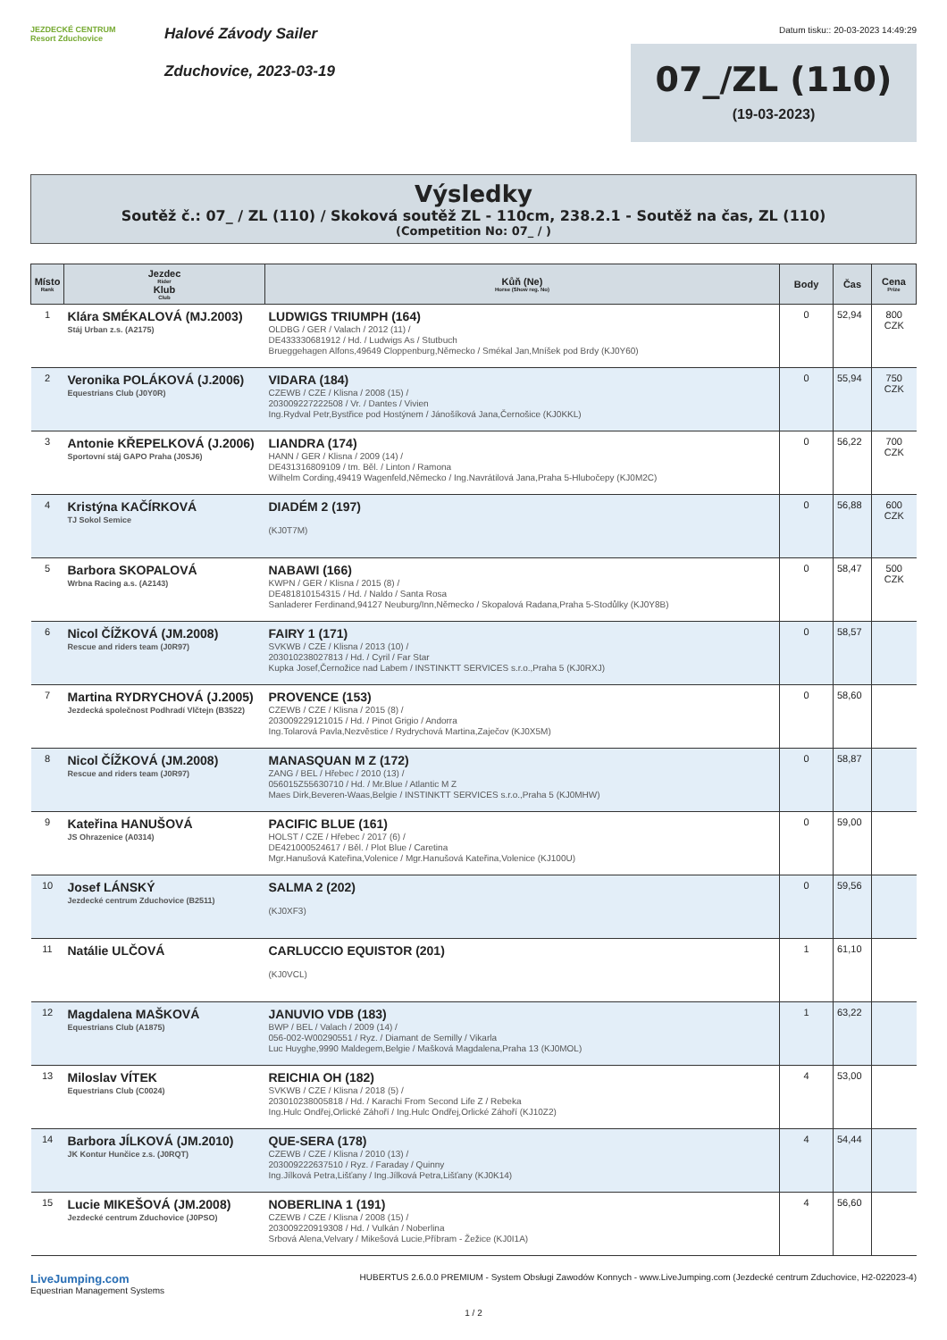JEZDECKÉ CENTRUM
Resort Zduchovice
Halové Závody Sailer
Zduchovice, 2023-03-19
Datum tisku:: 20-03-2023 14:49:29
07_/ZL (110)
(19-03-2023)
Výsledky
Soutěž č.: 07_ / ZL (110) / Skoková soutěž ZL - 110cm, 238.2.1 - Soutěž na čas, ZL (110)
(Competition No: 07_ / )
| Místo Rank | Jezdec Rider Klub Club | Kůň (Ne) Horse (Show reg. No) | Body | Čas | Cena Prize |
| --- | --- | --- | --- | --- | --- |
| 1 | Klára SMÉKALOVÁ (MJ.2003) Stáj Urban z.s. (A2175) | LUDWIGS TRIUMPH (164) OLDBG / GER / Valach / 2012 (11) / DE433330681912 / Hd. / Ludwigs As / Stutbuch Brueggehagen Alfons,49649 Cloppenburg,Německo / Smékal Jan,Mníšek pod Brdy (KJ0Y60) | 0 | 52,94 | 800 CZK |
| 2 | Veronika POLÁKOVÁ (J.2006) Equestrians Club (J0Y0R) | VIDARA (184) CZEWB / CZE / Klisna / 2008 (15) / 203009227222508 / Vr. / Dantes / Vivien Ing.Rydval Petr,Bystřice pod Hostýnem / Jánošíková Jana,Černošice (KJ0KKL) | 0 | 55,94 | 750 CZK |
| 3 | Antonie KŘEPELKOVÁ (J.2006) Sportovní stáj GAPO Praha (J0SJ6) | LIANDRA (174) HANN / GER / Klisna / 2009 (14) / DE431316809109 / tm. Běl. / Linton / Ramona Wilhelm Cording,49419 Wagenfeld,Německo / Ing.Navrátilová Jana,Praha 5-Hlubočepy (KJ0M2C) | 0 | 56,22 | 700 CZK |
| 4 | Kristýna KAČÍRKOVÁ TJ Sokol Semice | DIADÉM 2 (197) (KJ0T7M) | 0 | 56,88 | 600 CZK |
| 5 | Barbora SKOPALOVÁ Wrbna Racing a.s. (A2143) | NABAWI (166) KWPN / GER / Klisna / 2015 (8) / DE481810154315 / Hd. / Naldo / Santa Rosa Sanladerer Ferdinand,94127 Neuburg/Inn,Německo / Skopalová Radana,Praha 5-Stodůlky (KJ0Y8B) | 0 | 58,47 | 500 CZK |
| 6 | Nicol ČÍŽKOVÁ (JM.2008) Rescue and riders team (J0R97) | FAIRY 1 (171) SVKWB / CZE / Klisna / 2013 (10) / 203010238027813 / Hd. / Cyril / Far Star Kupka Josef,Černožice nad Labem / INSTINKTT SERVICES s.r.o.,Praha 5 (KJ0RXJ) | 0 | 58,57 | |
| 7 | Martina RYDRYCHOVÁ (J.2005) Jezdecká společnost Podhradí Vlčtejn (B3522) | PROVENCE (153) CZEWB / CZE / Klisna / 2015 (8) / 203009229121015 / Hd. / Pinot Grigio / Andorra Ing.Tolarová Pavla,Nezvěstice / Rydrychová Martina,Zaječov (KJ0X5M) | 0 | 58,60 | |
| 8 | Nicol ČÍŽKOVÁ (JM.2008) Rescue and riders team (J0R97) | MANASQUAN M Z (172) ZANG / BEL / Hřebec / 2010 (13) / 056015Z55630710 / Hd. / Mr.Blue / Atlantic M Z Maes Dirk,Beveren-Waas,Belgie / INSTINKTT SERVICES s.r.o.,Praha 5 (KJ0MHW) | 0 | 58,87 | |
| 9 | Kateřina HANUŠOVÁ JS Ohrazenice (A0314) | PACIFIC BLUE (161) HOLST / CZE / Hřebec / 2017 (6) / DE421000524617 / Běl. / Plot Blue / Caretina Mgr.Hanušová Kateřina,Volenice / Mgr.Hanušová Kateřina,Volenice (KJ100U) | 0 | 59,00 | |
| 10 | Josef LÁNSKÝ Jezdecké centrum Zduchovice (B2511) | SALMA 2 (202) (KJ0XF3) | 0 | 59,56 | |
| 11 | Natálie ULČOVÁ | CARLUCCIO EQUISTOR (201) (KJ0VCL) | 1 | 61,10 | |
| 12 | Magdalena MAŠKOVÁ Equestrians Club (A1875) | JANUVIO VDB (183) BWP / BEL / Valach / 2009 (14) / 056-002-W00290551 / Ryz. / Diamant de Semilly / Vikarla Luc Huyghe,9990 Maldegem,Belgie / Mašková Magdalena,Praha 13 (KJ0MOL) | 1 | 63,22 | |
| 13 | Miloslav VÍTEK Equestrians Club (C0024) | REICHIA OH (182) SVKWB / CZE / Klisna / 2018 (5) / 203010238005818 / Hd. / Karachi From Second Life Z / Rebeka Ing.Hulc Ondřej,Orlické Záhoří / Ing.Hulc Ondřej,Orlické Záhoří (KJ10Z2) | 4 | 53,00 | |
| 14 | Barbora JÍLKOVÁ (JM.2010) JK Kontur Hunčice z.s. (J0RQT) | QUE-SERA (178) CZEWB / CZE / Klisna / 2010 (13) / 203009222637510 / Ryz. / Faraday / Quinny Ing.Jílková Petra,Lišťany / Ing.Jílková Petra,Lišťany (KJ0K14) | 4 | 54,44 | |
| 15 | Lucie MIKEŠOVÁ (JM.2008) Jezdecké centrum Zduchovice (J0PSO) | NOBERLINA 1 (191) CZEWB / CZE / Klisna / 2008 (15) / 203009220919308 / Hd. / Vulkán / Noberlina Srbová Alena,Velvary / Mikešová Lucie,Příbram - Žežice (KJ0I1A) | 4 | 56,60 | |
LiveJumping.com
Equestrian Management Systems
HUBERTUS 2.6.0.0 PREMIUM - System Obsługi Zawodów Konnych - www.LiveJumping.com (Jezdecké centrum Zduchovice, H2-022023-4)
1 / 2